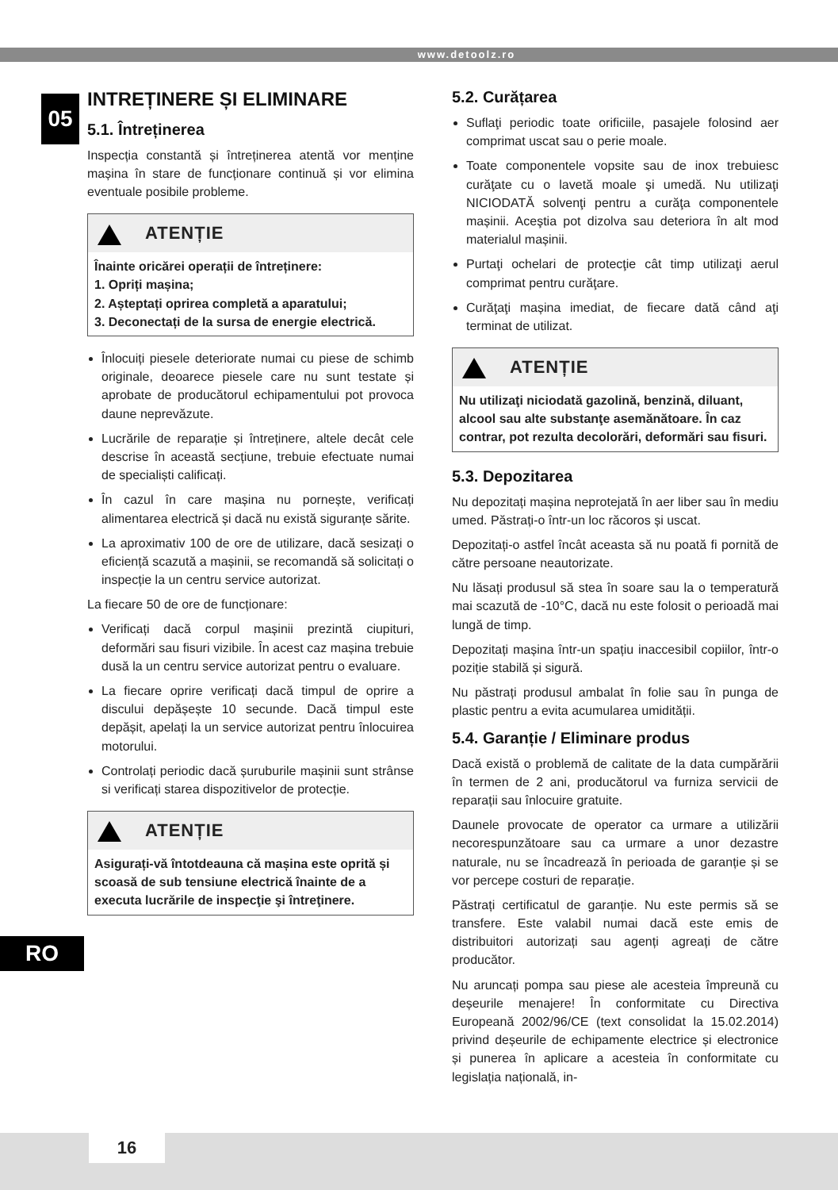www.detoolz.ro
05
RO
INTREȚINERE ȘI ELIMINARE
5.1. Întreținerea
Inspecția constantă și întreținerea atentă vor menține mașina în stare de funcționare continuă și vor elimina eventuale posibile probleme.
ATENȚIE
Înainte oricărei operații de întreținere:
1. Opriți mașina;
2. Așteptați oprirea completă a aparatului;
3. Deconectați de la sursa de energie electrică.
Înlocuiți piesele deteriorate numai cu piese de schimb originale, deoarece piesele care nu sunt testate și aprobate de producătorul echipamentului pot provoca daune neprevăzute.
Lucrările de reparație și întreținere, altele decât cele descrise în această secțiune, trebuie efectuate numai de specialiști calificați.
În cazul în care mașina nu pornește, verificați alimentarea electrică și dacă nu există siguranțe sărite.
La aproximativ 100 de ore de utilizare, dacă sesizați o eficiență scazută a mașinii, se recomandă să solicitați o inspecție la un centru service autorizat.
La fiecare 50 de ore de funcționare:
Verificați dacă corpul mașinii prezintă ciupituri, deformări sau fisuri vizibile. În acest caz mașina trebuie dusă la un centru service autorizat pentru o evaluare.
La fiecare oprire verificați dacă timpul de oprire a discului depășește 10 secunde. Dacă timpul este depășit, apelați la un service autorizat pentru înlocuirea motorului.
Controlați periodic dacă șuruburile mașinii sunt strânse si verificați starea dispozitivelor de protecție.
ATENȚIE
Asigurați-vă întotdeauna că mașina este oprită și scoasă de sub tensiune electrică înainte de a executa lucrările de inspecţie şi întreţinere.
5.2. Curățarea
Suflaţi periodic toate orificiile, pasajele folosind aer comprimat uscat sau o perie moale.
Toate componentele vopsite sau de inox trebuiesc curăţate cu o lavetă moale şi umedă. Nu utilizaţi NICIODATĂ solvenţi pentru a curăţa componentele mașinii. Aceştia pot dizolva sau deteriora în alt mod materialul mașinii.
Purtaţi ochelari de protecţie cât timp utilizaţi aerul comprimat pentru curăţare.
Curăţaţi mașina imediat, de fiecare dată când aţi terminat de utilizat.
ATENȚIE
Nu utilizaţi niciodată gazolină, benzină, diluant, alcool sau alte substanţe asemănătoare. În caz contrar, pot rezulta decolorări, deformări sau fisuri.
5.3. Depozitarea
Nu depozitați mașina neprotejată în aer liber sau în mediu umed. Păstrați-o într-un loc răcoros și uscat.
Depozitați-o astfel încât aceasta să nu poată fi pornită de către persoane neautorizate.
Nu lăsați produsul să stea în soare sau la o temperatură mai scazută de -10°C, dacă nu este folosit o perioadă mai lungă de timp.
Depozitați mașina într-un spațiu inaccesibil copiilor, într-o poziție stabilă și sigură.
Nu păstrați produsul ambalat în folie sau în punga de plastic pentru a evita acumularea umidității.
5.4. Garanție / Eliminare produs
Dacă există o problemă de calitate de la data cumpărării în termen de 2 ani, producătorul va furniza servicii de reparații sau înlocuire gratuite.
Daunele provocate de operator ca urmare a utilizării necorespunzătoare sau ca urmare a unor dezastre naturale, nu se încadrează în perioada de garanție și se vor percepe costuri de reparație.
Păstrați certificatul de garanție. Nu este permis să se transfere. Este valabil numai dacă este emis de distribuitori autorizați sau agenți agreați de către producător.
Nu aruncați pompa sau piese ale acesteia împreună cu deșeurile menajere! În conformitate cu Directiva Europeană 2002/96/CE (text consolidat la 15.02.2014) privind deșeurile de echipamente electrice și electronice și punerea în aplicare a acesteia în conformitate cu legislația națională, in-
16